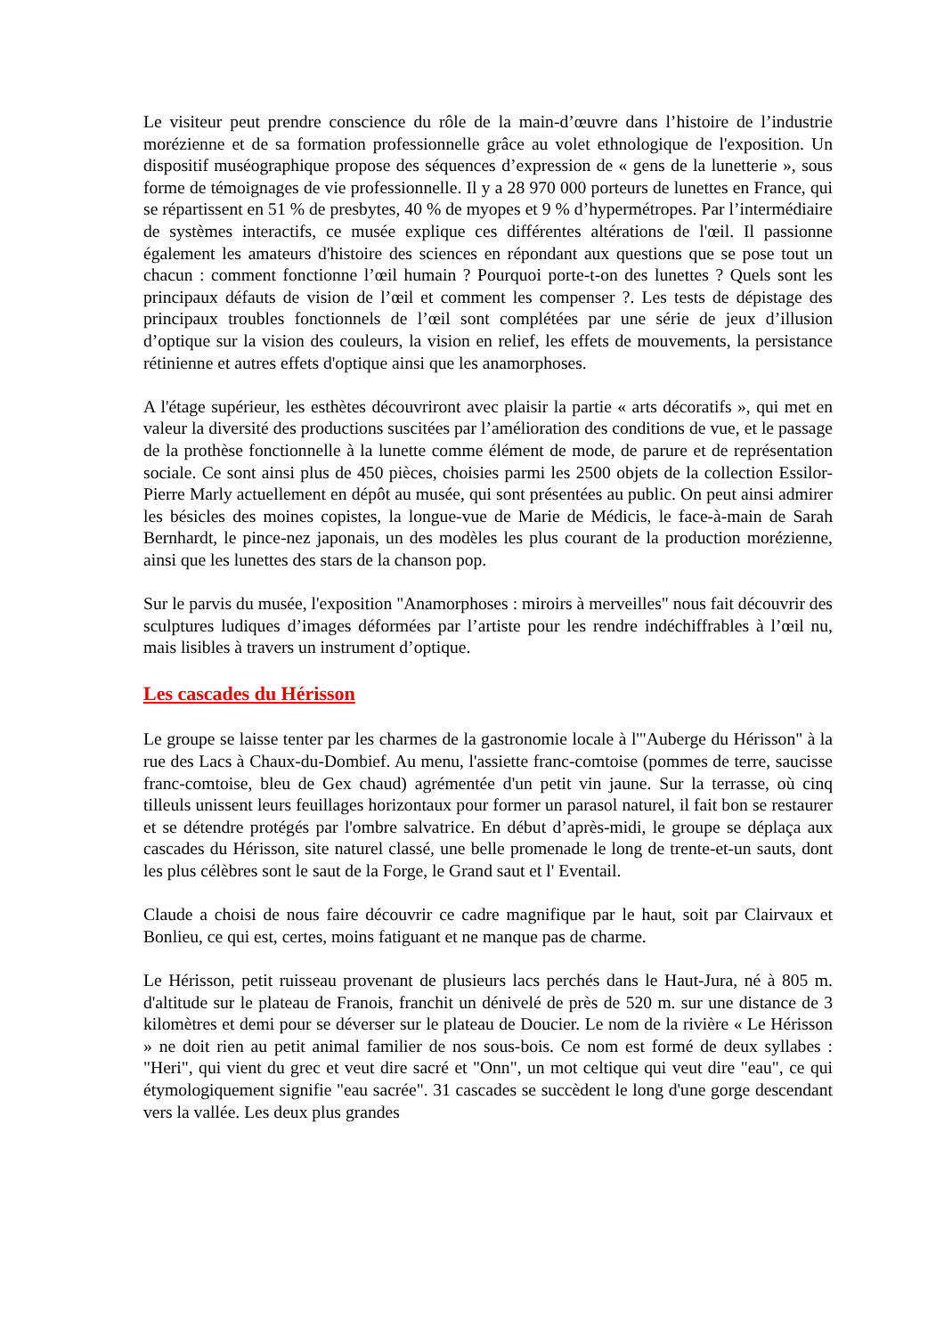Le visiteur peut prendre conscience du rôle de la main-d’œuvre dans l’histoire de l’industrie morézienne et de sa formation professionnelle grâce au volet ethnologique de l'exposition. Un dispositif muséographique propose des séquences d’expression de « gens de la lunetterie », sous forme de témoignages de vie professionnelle. Il y a 28 970 000 porteurs de lunettes en France, qui se répartissent en 51 % de presbytes, 40 % de myopes et 9 % d’hypermétropes. Par l’intermédiaire de systèmes interactifs, ce musée explique ces différentes altérations de l'œil. Il passionne également les amateurs d'histoire des sciences en répondant aux questions que se pose tout un chacun : comment fonctionne l’œil humain ? Pourquoi porte-t-on des lunettes ? Quels sont les principaux défauts de vision de l’œil et comment les compenser ?. Les tests de dépistage des principaux troubles fonctionnels de l’œil sont complétées par une série de jeux d’illusion d’optique sur la vision des couleurs, la vision en relief, les effets de mouvements, la persistance rétinienne et autres effets d'optique ainsi que les anamorphoses.
A l'étage supérieur, les esthètes découvriront avec plaisir la partie « arts décoratifs », qui met en valeur la diversité des productions suscitées par l’amélioration des conditions de vue, et le passage de la prothèse fonctionnelle à la lunette comme élément de mode, de parure et de représentation sociale. Ce sont ainsi plus de 450 pièces, choisies parmi les 2500 objets de la collection Essilor-Pierre Marly actuellement en dépôt au musée, qui sont présentées au public. On peut ainsi admirer les bésicles des moines copistes, la longue-vue de Marie de Médicis, le face-à-main de Sarah Bernhardt, le pince-nez japonais, un des modèles les plus courant de la production morézienne, ainsi que les lunettes des stars de la chanson pop.
Sur le parvis du musée, l'exposition "Anamorphoses : miroirs à merveilles" nous fait découvrir des sculptures ludiques d’images déformées par l’artiste pour les rendre indéchiffrables à l’œil nu, mais lisibles à travers un instrument d’optique.
Les cascades du Hérisson
Le groupe se laisse tenter par les charmes de la gastronomie locale à l'"Auberge du Hérisson" à la rue des Lacs à Chaux-du-Dombief. Au menu, l'assiette franc-comtoise (pommes de terre, saucisse franc-comtoise, bleu de Gex chaud) agrémentée d'un petit vin jaune. Sur la terrasse, où cinq tilleuls unissent leurs feuillages horizontaux pour former un parasol naturel, il fait bon se restaurer et se détendre protégés par l'ombre salvatrice. En début d’après-midi, le groupe se déplaça aux cascades du Hérisson, site naturel classé, une belle promenade le long de trente-et-un sauts, dont les plus célèbres sont le saut de la Forge, le Grand saut et l' Eventail.
Claude a choisi de nous faire découvrir ce cadre magnifique par le haut, soit par Clairvaux et Bonlieu, ce qui est, certes, moins fatiguant et ne manque pas de charme.
Le Hérisson, petit ruisseau provenant de plusieurs lacs perchés dans le Haut-Jura, né à 805 m. d'altitude sur le plateau de Franois, franchit un dénivelé de près de 520 m. sur une distance de 3 kilomètres et demi pour se déverser sur le plateau de Doucier. Le nom de la rivière « Le Hérisson » ne doit rien au petit animal familier de nos sous-bois. Ce nom est formé de deux syllabes : "Heri", qui vient du grec et veut dire sacré et "Onn", un mot celtique qui veut dire "eau", ce qui étymologiquement signifie "eau sacrée". 31 cascades se succèdent le long d'une gorge descendant vers la vallée. Les deux plus grandes